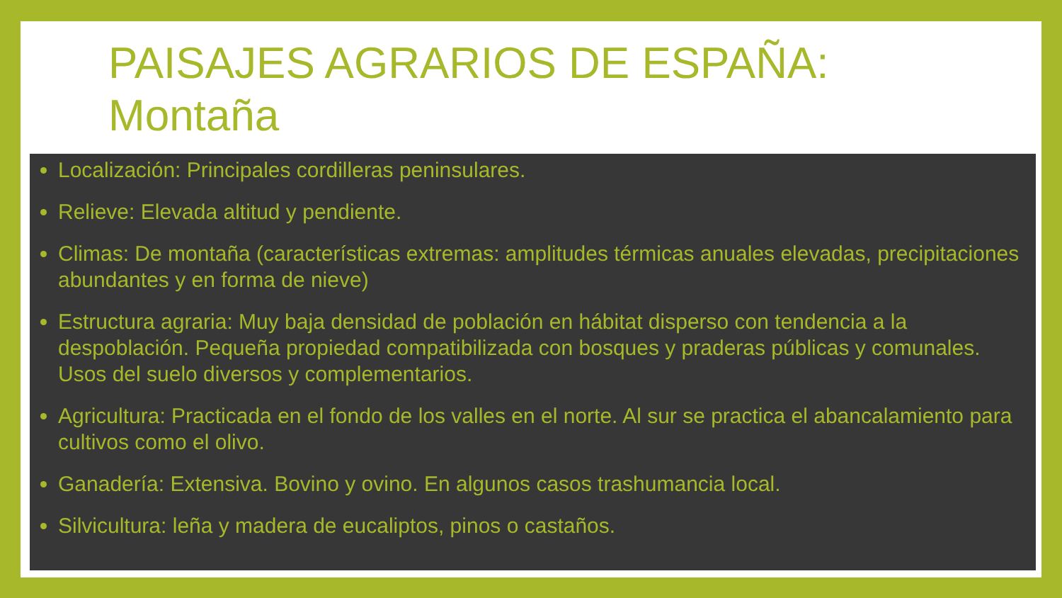Localización: Principales cordilleras peninsulares.
Relieve: Elevada altitud y pendiente.
Climas: De montaña (características extremas: amplitudes térmicas anuales elevadas, precipitaciones abundantes y en forma de nieve)
Estructura agraria: Muy baja densidad de población en hábitat disperso con tendencia a la despoblación. Pequeña propiedad compatibilizada con bosques y praderas públicas y comunales. Usos del suelo diversos y complementarios.
Agricultura: Practicada en el fondo de los valles en el norte. Al sur se practica el abancalamiento para cultivos como el olivo.
Ganadería: Extensiva. Bovino y ovino. En algunos casos trashumancia local.
Silvicultura: leña y madera de eucaliptos, pinos o castaños.
PAISAJES AGRARIOS DE ESPAÑA:
Montaña